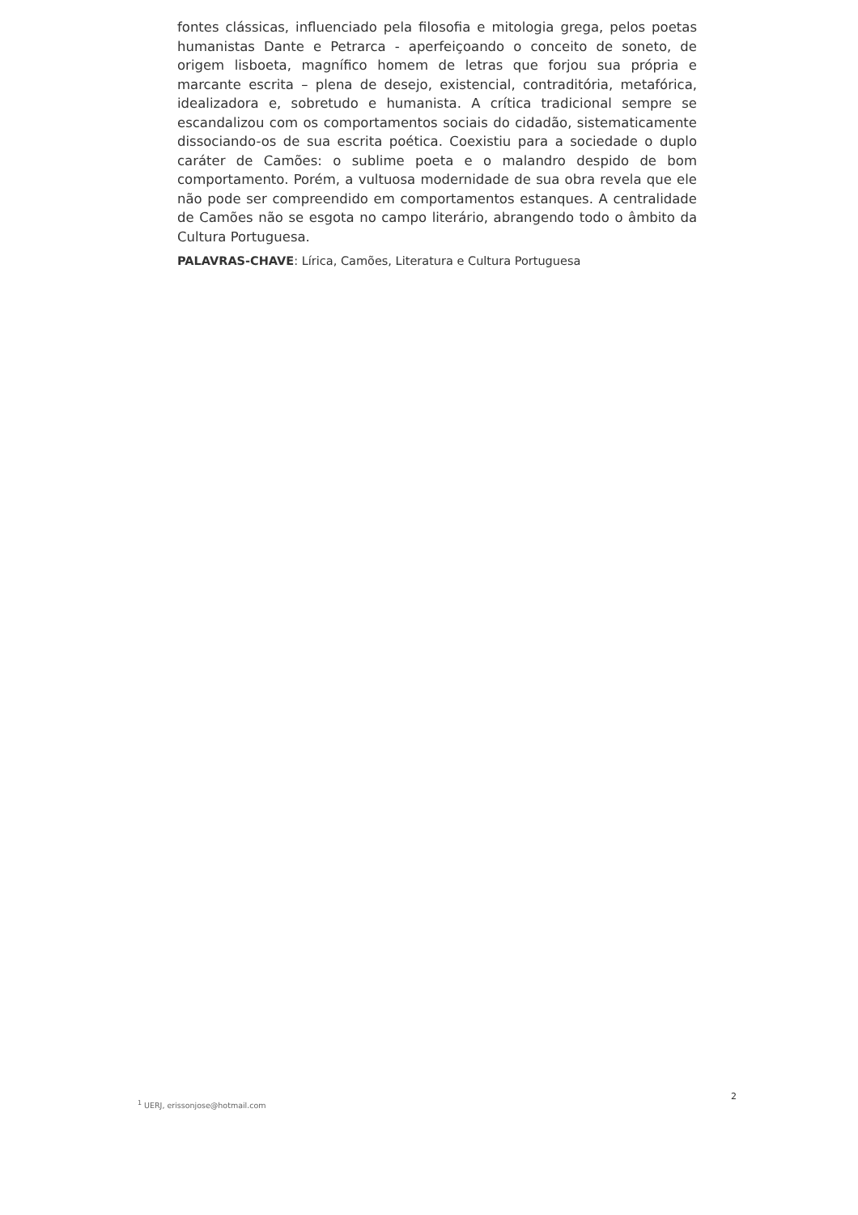fontes clássicas, influenciado pela filosofia e mitologia grega, pelos poetas humanistas Dante e Petrarca - aperfeiçoando o conceito de soneto, de origem lisboeta, magnífico homem de letras que forjou sua própria e marcante escrita – plena de desejo, existencial, contraditória, metafórica, idealizadora e, sobretudo e humanista. A crítica tradicional sempre se escandalizou com os comportamentos sociais do cidadão, sistematicamente dissociando-os de sua escrita poética. Coexistiu para a sociedade o duplo caráter de Camões: o sublime poeta e o malandro despido de bom comportamento. Porém, a vultuosa modernidade de sua obra revela que ele não pode ser compreendido em comportamentos estanques. A centralidade de Camões não se esgota no campo literário, abrangendo todo o âmbito da Cultura Portuguesa.
PALAVRAS-CHAVE: Lírica, Camões, Literatura e Cultura Portuguesa
<sup>1</sup> UERJ, erissonjose@hotmail.com 2